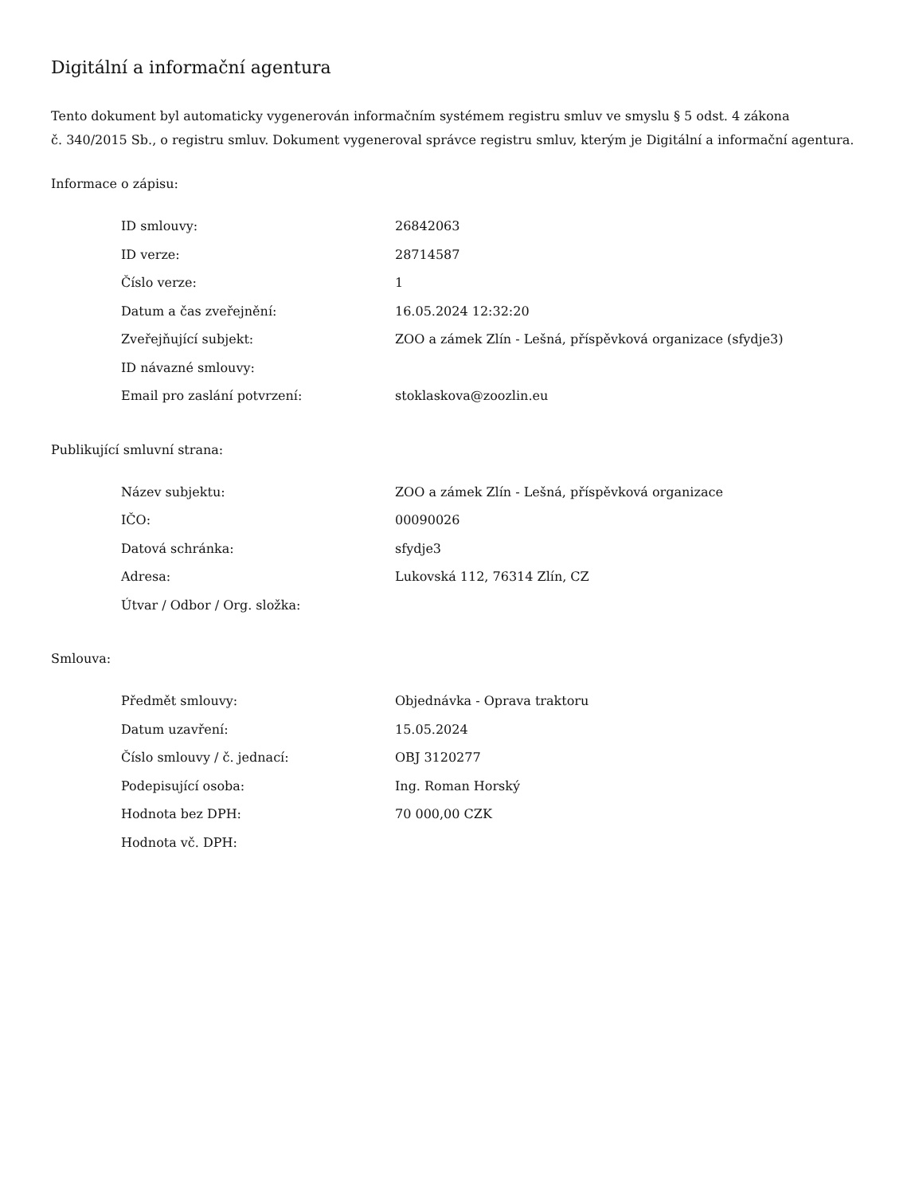Digitální a informační agentura
Tento dokument byl automaticky vygenerován informačním systémem registru smluv ve smyslu § 5 odst. 4 zákona
č. 340/2015 Sb., o registru smluv. Dokument vygeneroval správce registru smluv, kterým je Digitální a informační agentura.
Informace o zápisu:
| ID smlouvy: | 26842063 |
| ID verze: | 28714587 |
| Číslo verze: | 1 |
| Datum a čas zveřejnění: | 16.05.2024 12:32:20 |
| Zveřejňující subjekt: | ZOO a zámek Zlín - Lešná, příspěvková organizace (sfydje3) |
| ID návazné smlouvy: | |
| Email pro zaslání potvrzení: | stoklaskova@zoozlin.eu |
Publikující smluvní strana:
| Název subjektu: | ZOO a zámek Zlín - Lešná, příspěvková organizace |
| IČO: | 00090026 |
| Datová schránka: | sfydje3 |
| Adresa: | Lukovská 112, 76314 Zlín, CZ |
| Útvar / Odbor / Org. složka: | |
Smlouva:
| Předmět smlouvy: | Objednávka - Oprava traktoru |
| Datum uzavření: | 15.05.2024 |
| Číslo smlouvy / č. jednací: | OBJ 3120277 |
| Podepisující osoba: | Ing. Roman Horský |
| Hodnota bez DPH: | 70 000,00 CZK |
| Hodnota vč. DPH: | |